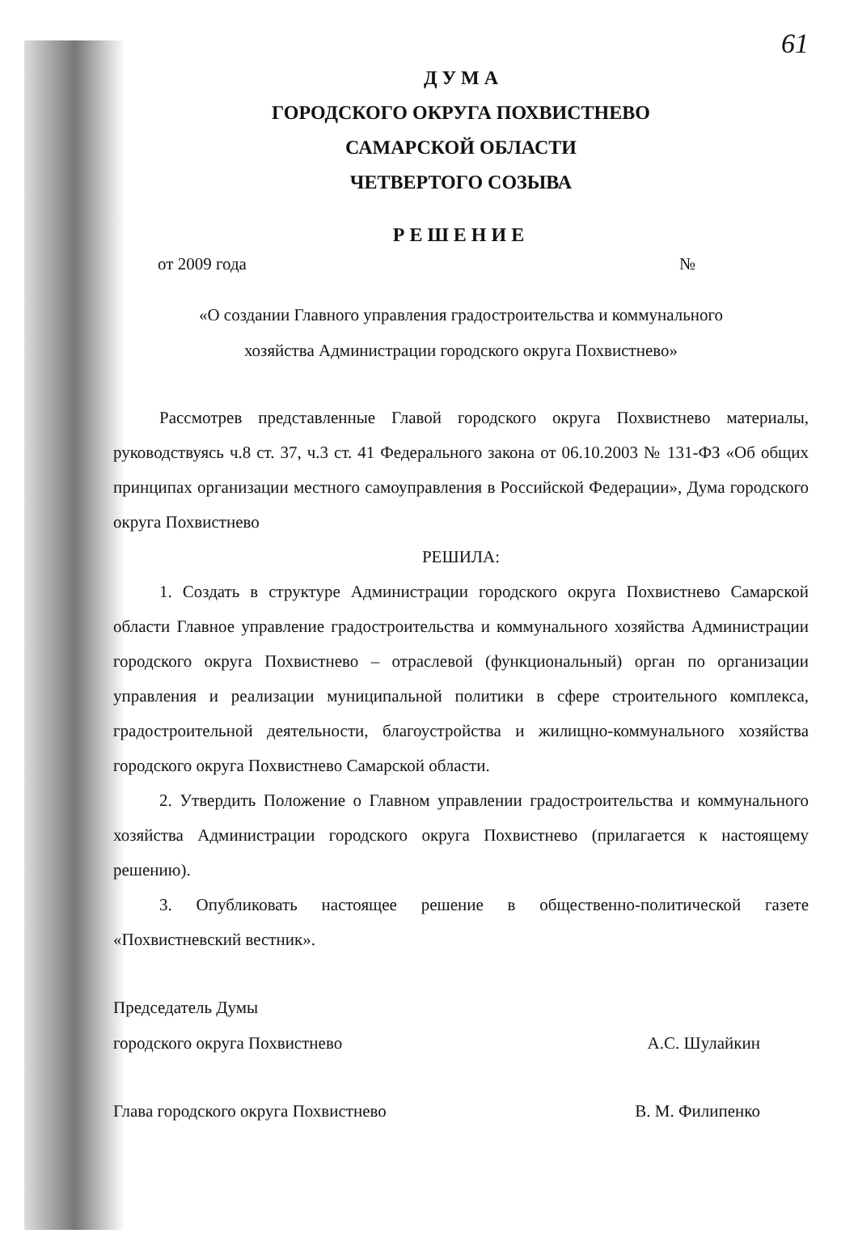61
Д У М А
ГОРОДСКОГО ОКРУГА ПОХВИСТНЕВО
САМАРСКОЙ ОБЛАСТИ
ЧЕТВЕРТОГО СОЗЫВА
РЕШЕНИЕ
от 2009 года №
«О создании Главного управления градостроительства и коммунального
хозяйства Администрации городского округа Похвистнево»
Рассмотрев представленные Главой городского округа Похвистнево материалы, руководствуясь ч.8 ст. 37, ч.3 ст. 41 Федерального закона от 06.10.2003 № 131-ФЗ «Об общих принципах организации местного самоуправления в Российской Федерации», Дума городского округа Похвистнево
РЕШИЛА:
1. Создать в структуре Администрации городского округа Похвистнево Самарской области Главное управление градостроительства и коммунального хозяйства Администрации городского округа Похвистнево – отраслевой (функциональный) орган по организации управления и реализации муниципальной политики в сфере строительного комплекса, градостроительной деятельности, благоустройства и жилищно-коммунального хозяйства городского округа Похвистнево Самарской области.
2. Утвердить Положение о Главном управлении градостроительства и коммунального хозяйства Администрации городского округа Похвистнево (прилагается к настоящему решению).
3. Опубликовать настоящее решение в общественно-политической газете «Похвистневский вестник».
Председатель Думы
городского округа Похвистнево А.С. Шулайкин
Глава городского округа Похвистнево В. М. Филипенко